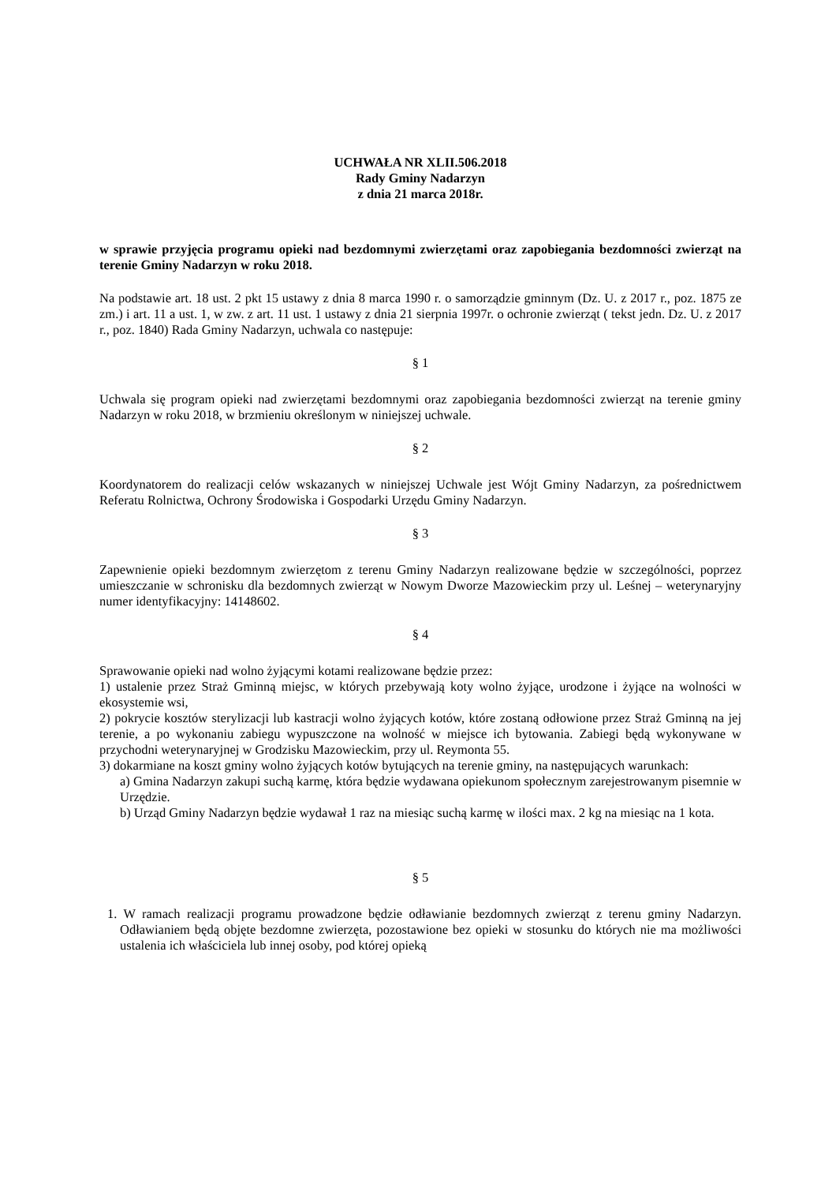UCHWAŁA NR XLII.506.2018
Rady Gminy Nadarzyn
z dnia 21 marca 2018r.
w sprawie przyjęcia programu opieki nad bezdomnymi zwierzętami oraz zapobiegania bezdomności zwierząt na terenie Gminy Nadarzyn w roku 2018.
Na podstawie art. 18 ust. 2 pkt 15 ustawy z dnia 8 marca 1990 r. o samorządzie gminnym (Dz. U. z 2017 r., poz. 1875 ze zm.) i art. 11 a ust. 1, w zw. z art. 11 ust. 1 ustawy z dnia 21 sierpnia 1997r. o ochronie zwierząt ( tekst jedn. Dz. U. z 2017 r., poz. 1840) Rada Gminy Nadarzyn, uchwala co następuje:
§ 1
Uchwala się program opieki nad zwierzętami bezdomnymi oraz zapobiegania bezdomności zwierząt na terenie gminy Nadarzyn w roku 2018, w brzmieniu określonym w niniejszej uchwale.
§ 2
Koordynatorem do realizacji celów wskazanych w niniejszej Uchwale jest Wójt Gminy Nadarzyn, za pośrednictwem Referatu Rolnictwa, Ochrony Środowiska i Gospodarki Urzędu Gminy Nadarzyn.
§ 3
Zapewnienie opieki bezdomnym zwierzętom z terenu Gminy Nadarzyn realizowane będzie w szczególności, poprzez umieszczanie w schronisku dla bezdomnych zwierząt w Nowym Dworze Mazowieckim przy ul. Leśnej – weterynaryjny numer identyfikacyjny: 14148602.
§ 4
Sprawowanie opieki nad wolno żyjącymi kotami realizowane będzie przez:
1) ustalenie przez Straż Gminną miejsc, w których przebywają koty wolno żyjące, urodzone i żyjące na wolności w ekosystemie wsi,
2) pokrycie kosztów sterylizacji lub kastracji wolno żyjących kotów, które zostaną odłowione przez Straż Gminną na jej terenie, a po wykonaniu zabiegu wypuszczone na wolność w miejsce ich bytowania. Zabiegi będą wykonywane w przychodni weterynaryjnej w Grodzisku Mazowieckim, przy ul. Reymonta 55.
3) dokarmiane na koszt gminy wolno żyjących kotów bytujących na terenie gminy, na następujących warunkach:
a) Gmina Nadarzyn zakupi suchą karmę, która będzie wydawana opiekunom społecznym zarejestrowanym pisemnie w Urzędzie.
b) Urząd Gminy Nadarzyn będzie wydawał 1 raz na miesiąc suchą karmę w ilości max. 2 kg na miesiąc na 1 kota.
§ 5
1. W ramach realizacji programu prowadzone będzie odławianie bezdomnych zwierząt z terenu gminy Nadarzyn. Odławianiem będą objęte bezdomne zwierzęta, pozostawione bez opieki w stosunku do których nie ma możliwości ustalenia ich właściciela lub innej osoby, pod której opieką